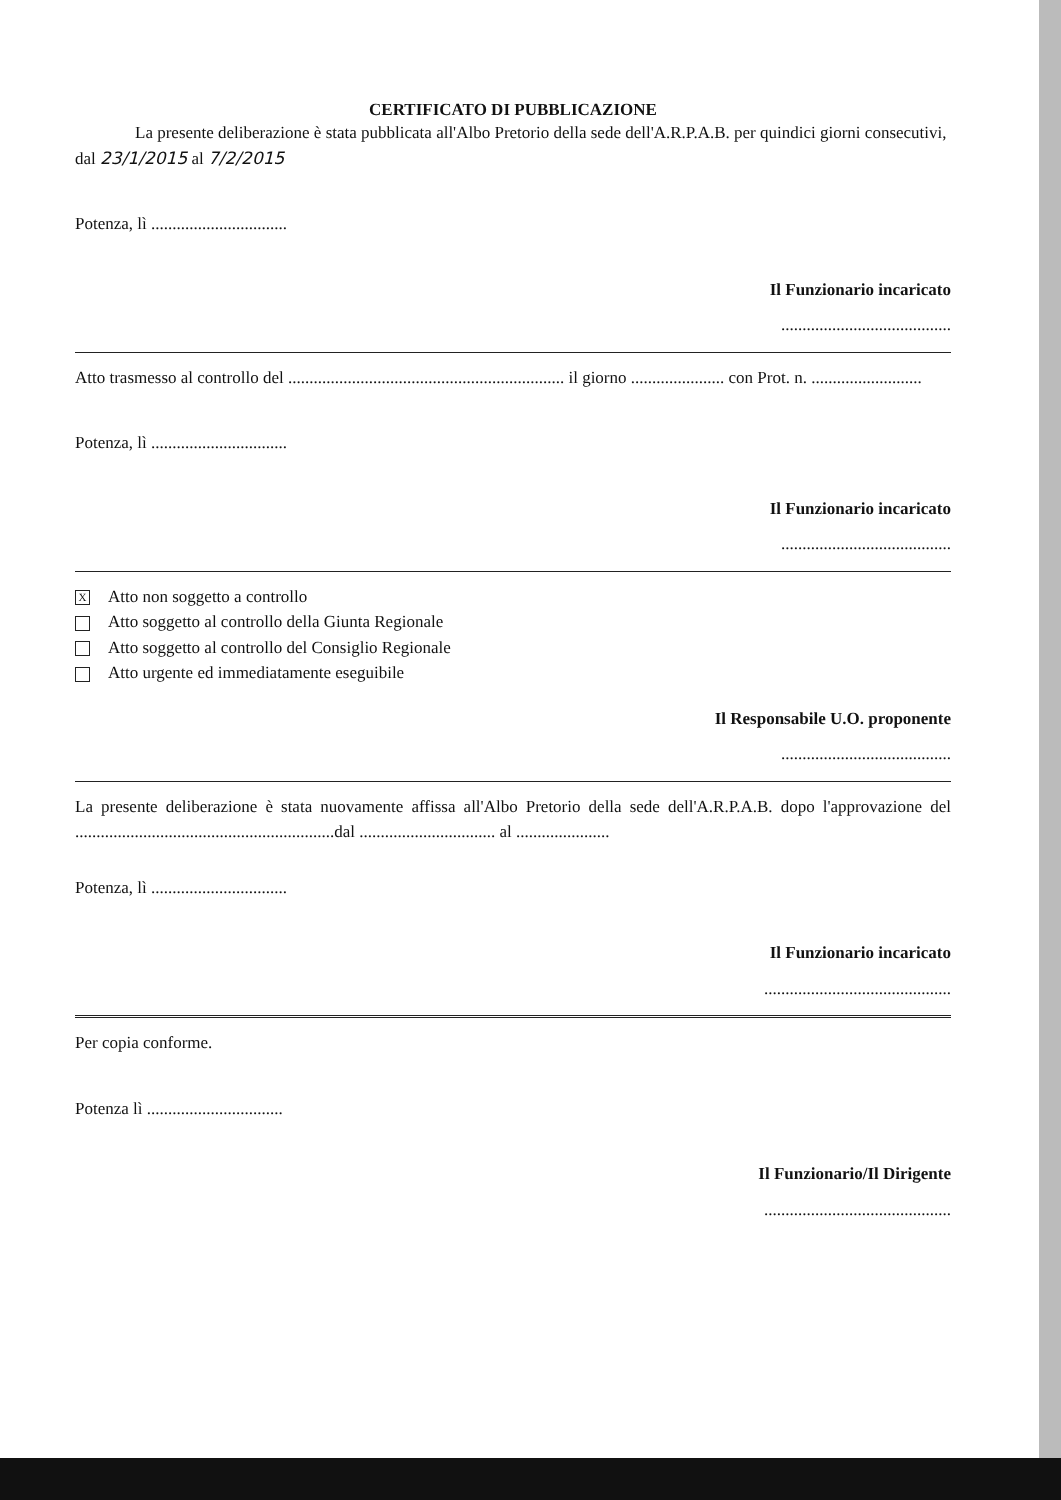CERTIFICATO DI PUBBLICAZIONE
La presente deliberazione è stata pubblicata all'Albo Pretorio della sede dell'A.R.P.A.B. per quindici giorni consecutivi, dal 23/1/2015 al 7/2/2015
Potenza, lì ................................
Il Funzionario incaricato
........................................
Atto trasmesso al controllo del ................................................................. il giorno ...................... con Prot. n. ..........................
Potenza, lì ................................
Il Funzionario incaricato
........................................
X Atto non soggetto a controllo
Atto soggetto al controllo della Giunta Regionale
Atto soggetto al controllo del Consiglio Regionale
Atto urgente ed immediatamente eseguibile
Il Responsabile U.O. proponente
........................................
La presente deliberazione è stata nuovamente affissa all'Albo Pretorio della sede dell'A.R.P.A.B. dopo l'approvazione del .............................................................dal ................................ al ......................
Potenza, lì ................................
Il Funzionario incaricato
............................................
Per copia conforme.
Potenza lì ................................
Il Funzionario/Il Dirigente
............................................